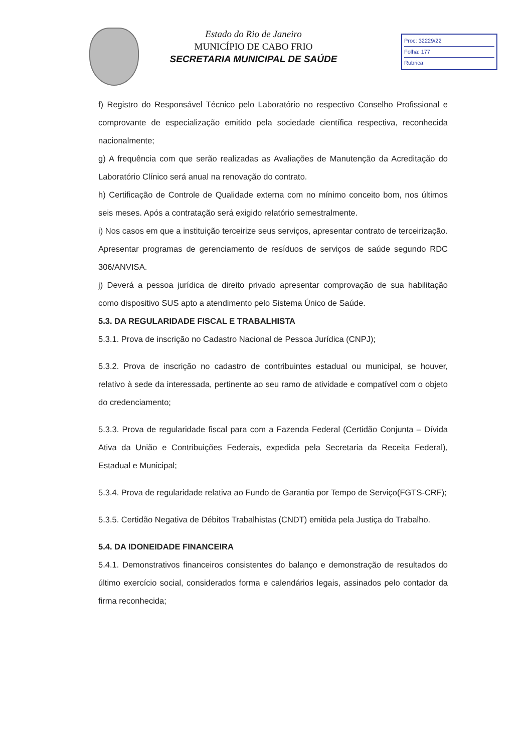Estado do Rio de Janeiro
MUNICÍPIO DE CABO FRIO
SECRETARIA MUNICIPAL DE SAÚDE
Proc: 32229/22
Folha: 177
Rubrica:
f) Registro do Responsável Técnico pelo Laboratório no respectivo Conselho Profissional e comprovante de especialização emitido pela sociedade científica respectiva, reconhecida nacionalmente;
g) A frequência com que serão realizadas as Avaliações de Manutenção da Acreditação do Laboratório Clínico será anual na renovação do contrato.
h) Certificação de Controle de Qualidade externa com no mínimo conceito bom, nos últimos seis meses. Após a contratação será exigido relatório semestralmente.
i) Nos casos em que a instituição terceirize seus serviços, apresentar contrato de terceirização. Apresentar programas de gerenciamento de resíduos de serviços de saúde segundo RDC 306/ANVISA.
j) Deverá a pessoa jurídica de direito privado apresentar comprovação de sua habilitação como dispositivo SUS apto a atendimento pelo Sistema Único de Saúde.
5.3. DA REGULARIDADE FISCAL E TRABALHISTA
5.3.1. Prova de inscrição no Cadastro Nacional de Pessoa Jurídica (CNPJ);
5.3.2. Prova de inscrição no cadastro de contribuintes estadual ou municipal, se houver, relativo à sede da interessada, pertinente ao seu ramo de atividade e compatível com o objeto do credenciamento;
5.3.3. Prova de regularidade fiscal para com a Fazenda Federal (Certidão Conjunta – Dívida Ativa da União e Contribuições Federais, expedida pela Secretaria da Receita Federal), Estadual e Municipal;
5.3.4. Prova de regularidade relativa ao Fundo de Garantia por Tempo de Serviço(FGTS-CRF);
5.3.5. Certidão Negativa de Débitos Trabalhistas (CNDT) emitida pela Justiça do Trabalho.
5.4. DA IDONEIDADE FINANCEIRA
5.4.1. Demonstrativos financeiros consistentes do balanço e demonstração de resultados do último exercício social, considerados forma e calendários legais, assinados pelo contador da firma reconhecida;